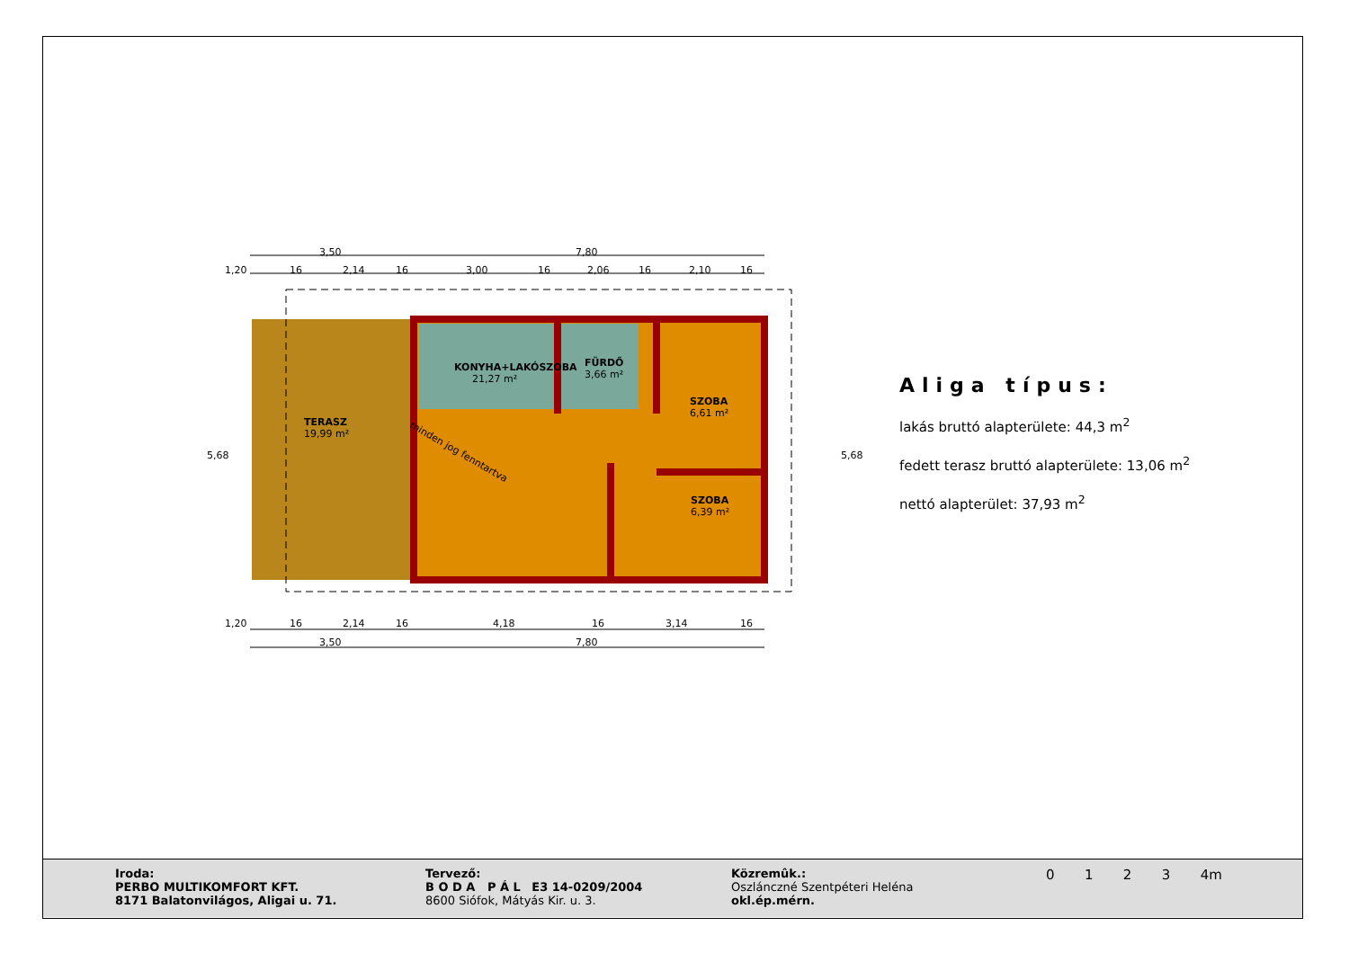3,50
7,80
1,20
16
2,14
16
3,00
16
2,06
16
2,10
16
KONYHA+LAKÓSZOBA
21,27 m²
FÜRDŐ
3,66 m²
SZOBA
6,61 m²
SZOBA
6,39 m²
TERASZ
19,99 m²
minden jog fenntartva
1,20
16
2,14
16
4,18
16
3,14
16
3,50
7,80
5,68
5,68
Aliga típus:
lakás bruttó alapterülete: 44,3 m<sup>2</sup>
fedett terasz bruttó alapterülete: 13,06 m<sup>2</sup>
nettó alapterület: 37,93 m<sup>2</sup>
Iroda:
PERBO MULTIKOMFORT KFT.
8171 Balatonvilágos, Aligai u. 71.
Tervező:
B O D A P Á L E3 14-0209/2004
8600 Siófok, Mátyás Kir. u. 3.
Közremûk.:
Oszlánczné Szentpéteri Heléna
okl.ép.mérn.
0 1 2 3 4m